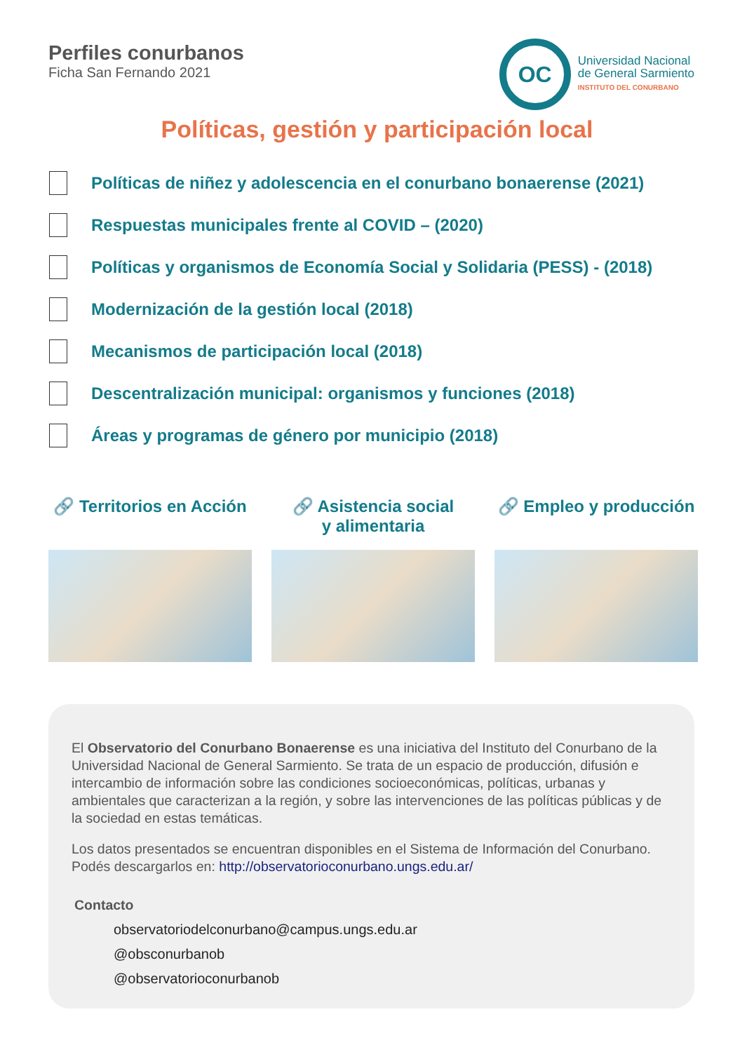Perfiles conurbanos
Ficha San Fernando 2021
OC
Universidad Nacional
de General Sarmiento
INSTITUTO DEL CONURBANO
Políticas, gestión y participación local
Políticas de niñez y adolescencia en el conurbano bonaerense (2021)
Respuestas municipales frente al COVID – (2020)
Políticas y organismos de Economía Social y Solidaria (PESS) - (2018)
Modernización de la gestión local (2018)
Mecanismos de participación local (2018)
Descentralización municipal: organismos y funciones (2018)
Áreas y programas de género por municipio (2018)
🔗 Territorios en Acción
🔗 Asistencia social
y alimentaria
🔗 Empleo y producción
El Observatorio del Conurbano Bonaerense es una iniciativa del Instituto del Conurbano de la Universidad Nacional de General Sarmiento. Se trata de un espacio de producción, difusión e intercambio de información sobre las condiciones socioeconómicas, políticas, urbanas y ambientales que caracterizan a la región, y sobre las intervenciones de las políticas públicas y de la sociedad en estas temáticas.
Los datos presentados se encuentran disponibles en el Sistema de Información del Conurbano. Podés descargarlos en: http://observatorioconurbano.ungs.edu.ar/
Contacto
observatoriodelconurbano@campus.ungs.edu.ar
@obsconurbanob
@observatorioconurbanob